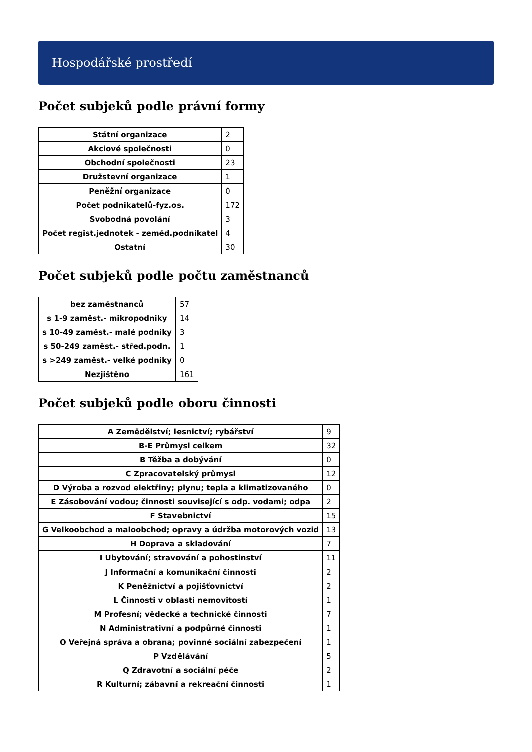Hospodářské prostředí
Počet subjeků podle právní formy
| Státní organizace | 2 |
| Akciové společnosti | 0 |
| Obchodní společnosti | 23 |
| Družstevní organizace | 1 |
| Peněžní organizace | 0 |
| Počet podnikatelů-fyz.os. | 172 |
| Svobodná povolání | 3 |
| Počet regist.jednotek - zeměd.podnikatel | 4 |
| Ostatní | 30 |
Počet subjeků podle počtu zaměstnanců
| bez zaměstnanců | 57 |
| s 1-9 zaměst.- mikropodniky | 14 |
| s 10-49 zaměst.- malé podniky | 3 |
| s 50-249 zaměst.- střed.podn. | 1 |
| s >249 zaměst.- velké podniky | 0 |
| Nezjištěno | 161 |
Počet subjeků podle oboru činnosti
| A Zemědělství; lesnictví; rybářství | 9 |
| B-E Průmysl celkem | 32 |
| B Těžba a dobývání | 0 |
| C Zpracovatelský průmysl | 12 |
| D Výroba a rozvod elektřiny; plynu; tepla a klimatizovaného | 0 |
| E Zásobování vodou; činnosti související s odp. vodami; odpa | 2 |
| F Stavebnictví | 15 |
| G Velkoobchod a maloobchod; opravy a údržba motorových vozid | 13 |
| H Doprava a skladování | 7 |
| I Ubytování; stravování a pohostinství | 11 |
| J Informační a komunikační činnosti | 2 |
| K Peněžnictví a pojišťovnictví | 2 |
| L Činnosti v oblasti nemovitostí | 1 |
| M Profesní; vědecké a technické činnosti | 7 |
| N Administrativní a podpůrné činnosti | 1 |
| O Veřejná správa a obrana; povinné sociální zabezpečení | 1 |
| P Vzdělávání | 5 |
| Q Zdravotní a sociální péče | 2 |
| R Kulturní; zábavní a rekreační činnosti | 1 |